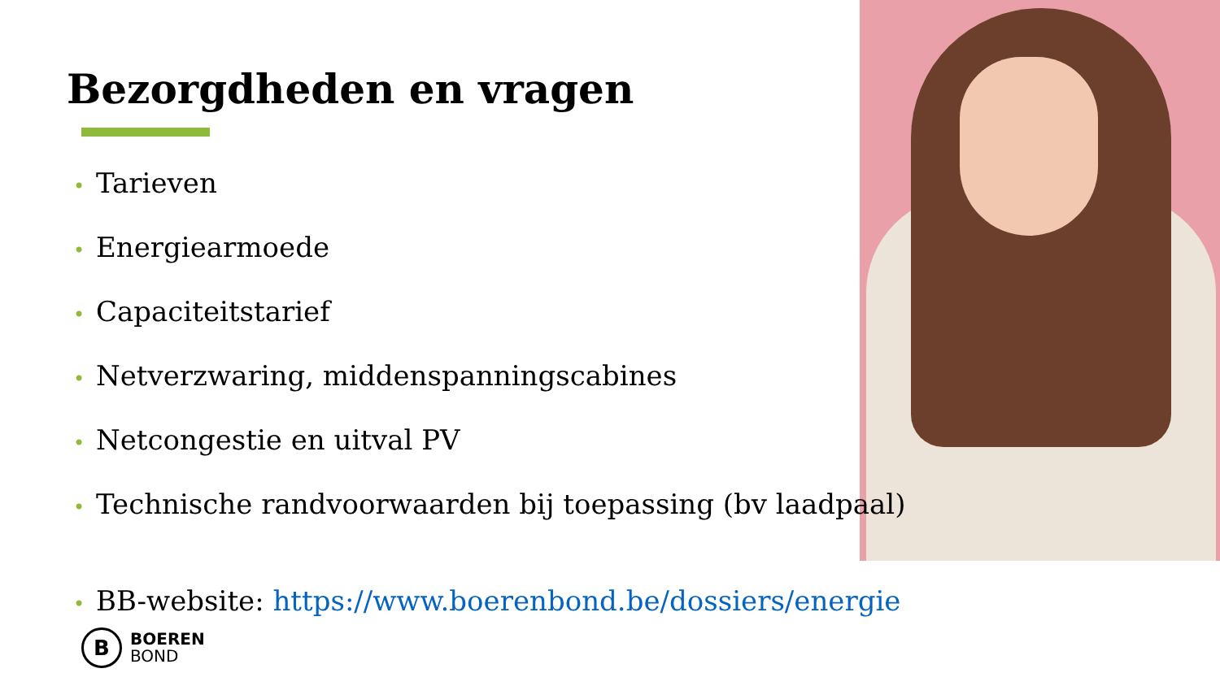Bezorgdheden en vragen
• Tarieven
• Energiearmoede
• Capaciteitstarief
• Netverzwaring, middenspanningscabines
• Netcongestie en uitval PV
• Technische randvoorwaarden bij toepassing (bv laadpaal)
• BB-website: https://www.boerenbond.be/dossiers/energie
B
BOEREN
BOND